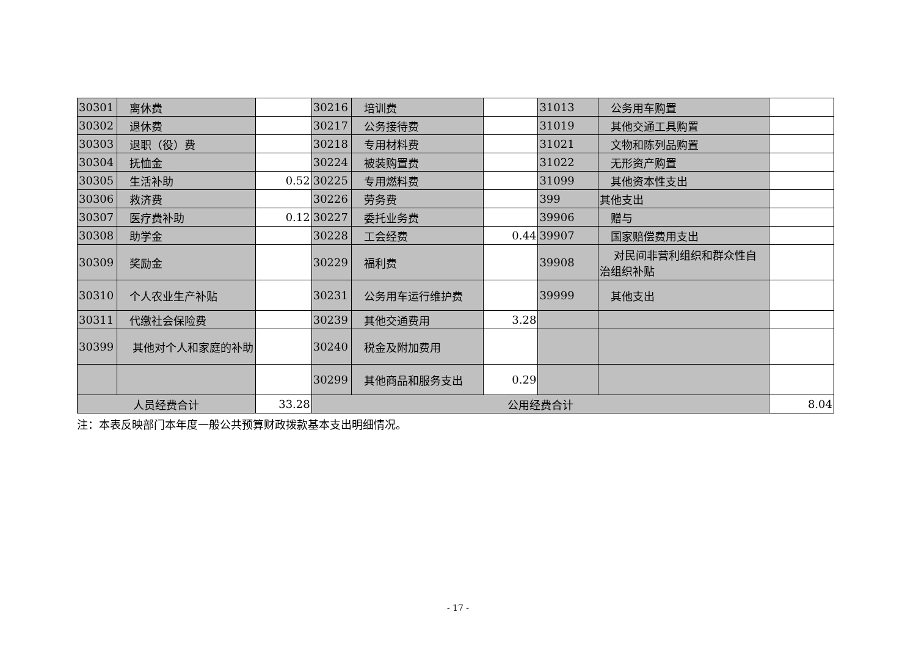| 30301 | 离休费 | | 30216 | 培训费 | | 31013 | 公务用车购置 | |
| 30302 | 退休费 | | 30217 | 公务接待费 | | 31019 | 其他交通工具购置 | |
| 30303 | 退职（役）费 | | 30218 | 专用材料费 | | 31021 | 文物和陈列品购置 | |
| 30304 | 抚恤金 | | 30224 | 被装购置费 | | 31022 | 无形资产购置 | |
| 30305 | 生活补助 | 0.52 | 30225 | 专用燃料费 | | 31099 | 其他资本性支出 | |
| 30306 | 救济费 | | 30226 | 劳务费 | | 399 | 其他支出 | |
| 30307 | 医疗费补助 | 0.12 | 30227 | 委托业务费 | | 39906 | 赠与 | |
| 30308 | 助学金 | | 30228 | 工会经费 | 0.44 | 39907 | 国家赔偿费用支出 | |
| 30309 | 奖励金 | | 30229 | 福利费 | | 39908 | 对民间非营利组织和群众性自治组织补贴 | |
| 30310 | 个人农业生产补贴 | | 30231 | 公务用车运行维护费 | | 39999 | 其他支出 | |
| 30311 | 代缴社会保险费 | | 30239 | 其他交通费用 | 3.28 | | | |
| 30399 | 其他对个人和家庭的补助 | | 30240 | 税金及附加费用 | | | | |
| | | | 30299 | 其他商品和服务支出 | 0.29 | | | |
| 人员经费合计 | | 33.28 | 公用经费合计 | | | | | 8.04 |
注：本表反映部门本年度一般公共预算财政拨款基本支出明细情况。
- 17 -